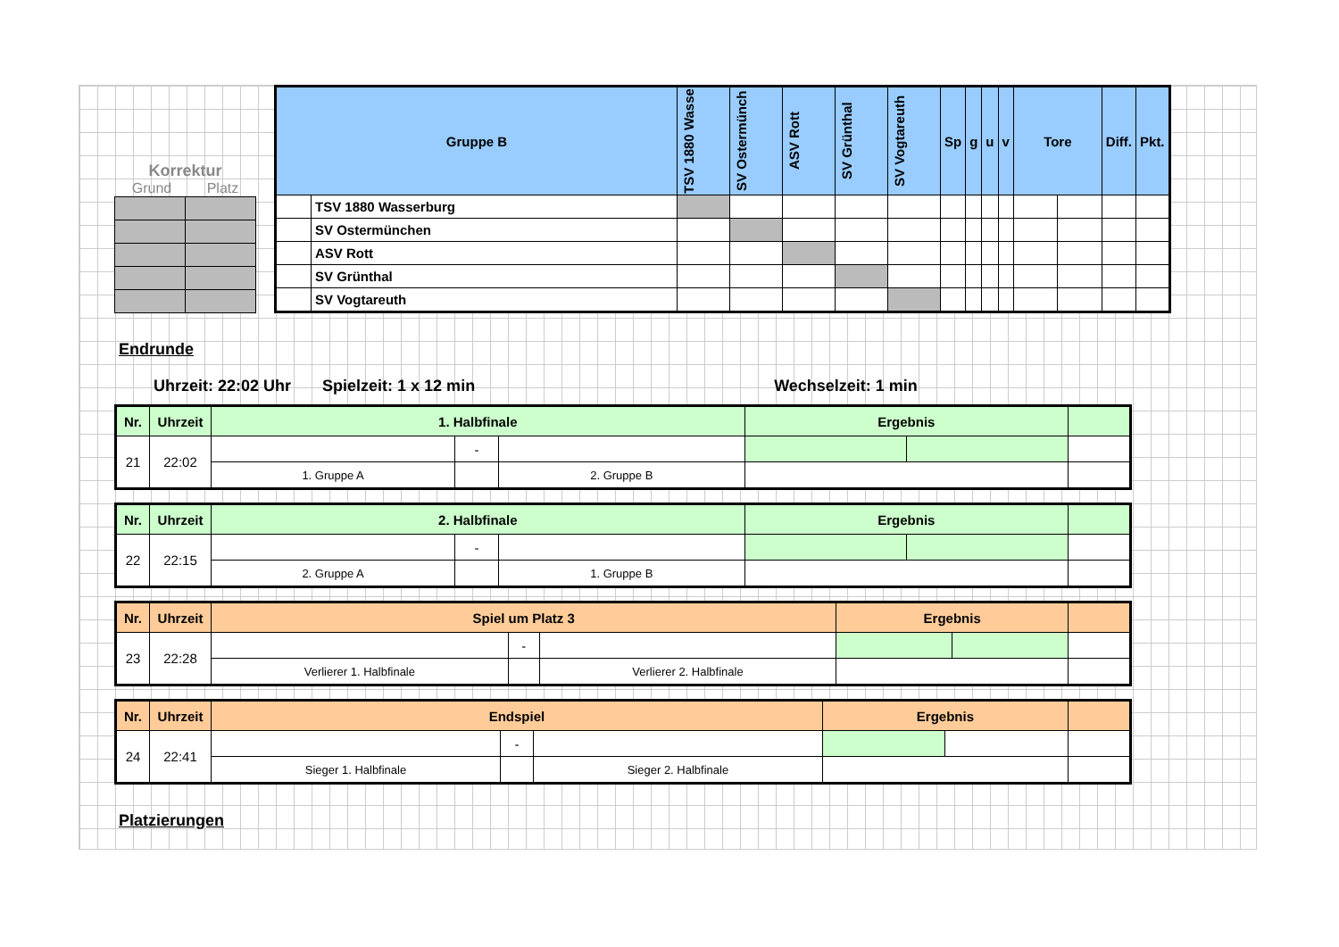Korrektur
Grund Platz
| Gruppe B | | TSV 1880 Wasse | SV Ostermünch | ASV Rott | SV Grünthal | SV Vogtareuth | Sp | g | u | v | Tore | | Diff. | Pkt. |
| --- | --- | --- | --- | --- | --- | --- | --- | --- | --- | --- | --- | --- | --- | --- |
| | TSV 1880 Wasserburg | | | | | | | | | | | | | |
| | SV Ostermünchen | | | | | | | | | | | | | |
| | ASV Rott | | | | | | | | | | | | | |
| | SV Grünthal | | | | | | | | | | | | | |
| | SV Vogtareuth | | | | | | | | | | | | | |
Endrunde
Uhrzeit: 22:02 Uhr Spielzeit: 1 x 12 min Wechselzeit: 1 min
| Nr. | Uhrzeit | 1. Halbfinale | | | Ergebnis | | |
| --- | --- | --- | --- | --- | --- | --- | --- |
| 21 | 22:02 | | - | | | | |
| | | 1. Gruppe A | | 2. Gruppe B | | | |
| Nr. | Uhrzeit | 2. Halbfinale | | | Ergebnis | | |
| --- | --- | --- | --- | --- | --- | --- | --- |
| 22 | 22:15 | | - | | | | |
| | | 2. Gruppe A | | 1. Gruppe B | | | |
| Nr. | Uhrzeit | Spiel um Platz 3 | | | Ergebnis | | |
| --- | --- | --- | --- | --- | --- | --- | --- |
| 23 | 22:28 | | - | | | | |
| | | Verlierer 1. Halbfinale | | Verlierer 2. Halbfinale | | | |
| Nr. | Uhrzeit | Endspiel | | | Ergebnis | | |
| --- | --- | --- | --- | --- | --- | --- | --- |
| 24 | 22:41 | | - | | | | |
| | | Sieger 1. Halbfinale | | Sieger 2. Halbfinale | | | |
Platzierungen